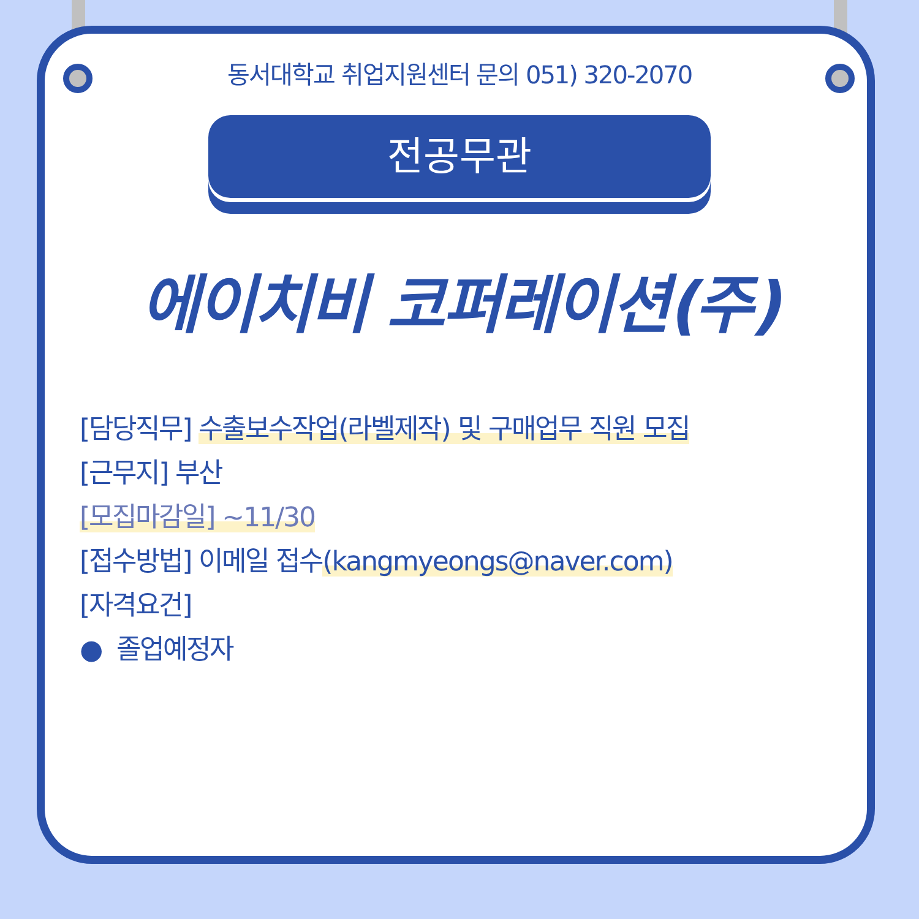동서대학교 취업지원센터 문의 051) 320-2070
전공무관
에이치비 코퍼레이션(주)
[담당직무] 수출보수작업(라벨제작) 및 구매업무 직원 모집
[근무지] 부산
[모집마감일] ~11/30
[접수방법] 이메일 접수(kangmyeongs@naver.com)
[자격요건]
● 졸업예정자